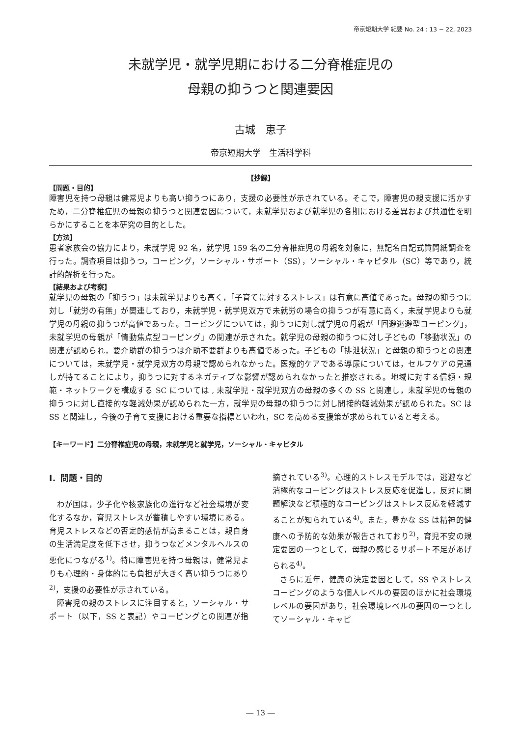帝京短期大学 紀要 No. 24 : 13 − 22, 2023
未就学児・就学児期における二分脊椎症児の
母親の抑うつと関連要因
古城　恵子
帝京短期大学　生活科学科
【抄録】
【問題・目的】
障害児を持つ母親は健常児よりも高い抑うつにあり，支援の必要性が示されている。そこで，障害児の親支援に活かすため，二分脊椎症児の母親の抑うつと関連要因について，未就学児および就学児の各期における差異および共通性を明らかにすることを本研究の目的とした。
【方法】
患者家族会の協力により，未就学児 92 名，就学児 159 名の二分脊椎症児の母親を対象に，無記名自記式質問紙調査を行った。調査項目は抑うつ，コーピング，ソーシャル・サポート（SS），ソーシャル・キャピタル（SC）等であり，統計的解析を行った。
【結果および考察】
就学児の母親の「抑うつ」は未就学児よりも高く，「子育てに対するストレス」は有意に高値であった。母親の抑うつに対し「就労の有無」が関連しており，未就学児・就学児双方で未就労の場合の抑うつが有意に高く，未就学児よりも就学児の母親の抑うつが高値であった。コーピングについては，抑うつに対し就学児の母親が「回避逃避型コーピング」，未就学児の母親が「情動焦点型コーピング」の関連が示された。就学児の母親の抑うつに対し子どもの「移動状況」の関連が認められ，要介助群の抑うつは介助不要群よりも高値であった。子どもの「排泄状況」と母親の抑うつとの関連については，未就学児・就学児双方の母親で認められなかった。医療的ケアである導尿については，セルフケアの見通しが持てることにより，抑うつに対するネガティブな影響が認められなかったと推察される。地域に対する信頼・規範・ネットワークを構成する SC については , 未就学児・就学児双方の母親の多くの SS と関連し，未就学児の母親の抑うつに対し直接的な軽減効果が認められた一方，就学児の母親の抑うつに対し間接的軽減効果が認められた。SC は SS と関連し，今後の子育て支援における重要な指標といわれ，SC を高める支援策が求められていると考える。
【キーワード】二分脊椎症児の母親，未就学児と就学児，ソーシャル・キャピタル
Ⅰ．問題・目的
わが国は，少子化や核家族化の進行など社会環境が変化するなか，育児ストレスが蓄積しやすい環境にある。育児ストレスなどの否定的感情が高まることは，親自身の生活満足度を低下させ，抑うつなどメンタルヘルスの悪化につながる<sup>1)</sup>。特に障害児を持つ母親は，健常児よりも心理的・身体的にも負担が大きく高い抑うつにあり<sup>2)</sup>，支援の必要性が示されている。
障害児の親のストレスに注目すると，ソーシャル・サポート（以下，SS と表記）やコーピングとの関連が指摘されている<sup>3)</sup>。心理的ストレスモデルでは，逃避など消極的なコーピングはストレス反応を促進し，反対に問題解決など積極的なコーピングはストレス反応を軽減することが知られている<sup>4)</sup>。また，豊かな SS は精神的健康への予防的な効果が報告されており<sup>2)</sup>，育児不安の規定要因の一つとして，母親の感じるサポート不足があげられる<sup>4)</sup>。
さらに近年，健康の決定要因として，SS やストレスコーピングのような個人レベルの要因のほかに社会環境レベルの要因があり，社会環境レベルの要因の一つとしてソーシャル・キャピ
― 13 ―